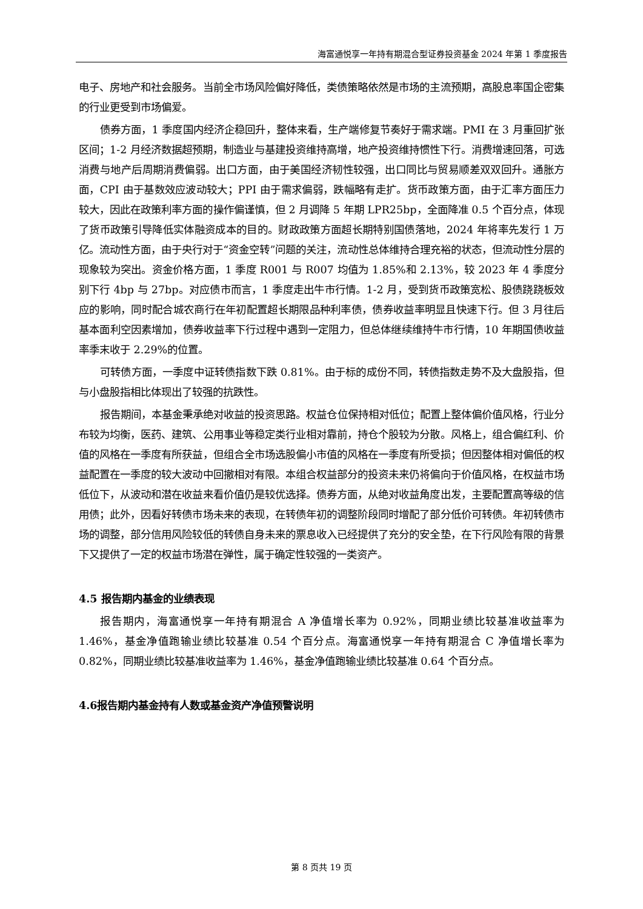海富通悦享一年持有期混合型证券投资基金 2024 年第 1 季度报告
电子、房地产和社会服务。当前全市场风险偏好降低，类债策略依然是市场的主流预期，高股息率国企密集的行业更受到市场偏爱。
债券方面，1 季度国内经济企稳回升，整体来看，生产端修复节奏好于需求端。PMI 在 3 月重回扩张区间；1-2 月经济数据超预期，制造业与基建投资维持高增，地产投资维持惯性下行。消费增速回落，可选消费与地产后周期消费偏弱。出口方面，由于美国经济韧性较强，出口同比与贸易顺差双双回升。通胀方面，CPI 由于基数效应波动较大；PPI 由于需求偏弱，跌幅略有走扩。货币政策方面，由于汇率方面压力较大，因此在政策利率方面的操作偏谨慎，但 2 月调降 5 年期 LPR25bp，全面降准 0.5 个百分点，体现了货币政策引导降低实体融资成本的目的。财政政策方面超长期特别国债落地，2024 年将率先发行 1 万亿。流动性方面，由于央行对于“资金空转”问题的关注，流动性总体维持合理充裕的状态，但流动性分层的现象较为突出。资金价格方面，1 季度 R001 与 R007 均值为 1.85%和 2.13%，较 2023 年 4 季度分别下行 4bp 与 27bp。对应债市而言，1 季度走出牛市行情。1-2 月，受到货币政策宽松、股债跷跷板效应的影响，同时配合城农商行在年初配置超长期限品种利率债，债券收益率明显且快速下行。但 3 月往后基本面利空因素增加，债券收益率下行过程中遇到一定阻力，但总体继续维持牛市行情，10 年期国债收益率季末收于 2.29%的位置。
可转债方面，一季度中证转债指数下跌 0.81%。由于标的成份不同，转债指数走势不及大盘股指，但与小盘股指相比体现出了较强的抗跌性。
报告期间，本基金秉承绝对收益的投资思路。权益仓位保持相对低位；配置上整体偏价值风格，行业分布较为均衡，医药、建筑、公用事业等稳定类行业相对靠前，持仓个股较为分散。风格上，组合偏红利、价值的风格在一季度有所获益，但组合全市场选股偏小市值的风格在一季度有所受损；但因整体相对偏低的权益配置在一季度的较大波动中回撤相对有限。本组合权益部分的投资未来仍将偏向于价值风格，在权益市场低位下，从波动和潜在收益来看价值仍是较优选择。债券方面，从绝对收益角度出发，主要配置高等级的信用债；此外，因看好转债市场未来的表现，在转债年初的调整阶段同时增配了部分低价可转债。年初转债市场的调整，部分信用风险较低的转债自身未来的票息收入已经提供了充分的安全垫，在下行风险有限的背景下又提供了一定的权益市场潜在弹性，属于确定性较强的一类资产。
4.5 报告期内基金的业绩表现
报告期内，海富通悦享一年持有期混合 A 净值增长率为 0.92%，同期业绩比较基准收益率为 1.46%，基金净值跑输业绩比较基准 0.54 个百分点。海富通悦享一年持有期混合 C 净值增长率为 0.82%，同期业绩比较基准收益率为 1.46%，基金净值跑输业绩比较基准 0.64 个百分点。
4.6报告期内基金持有人数或基金资产净值预警说明
第 8 页共 19 页